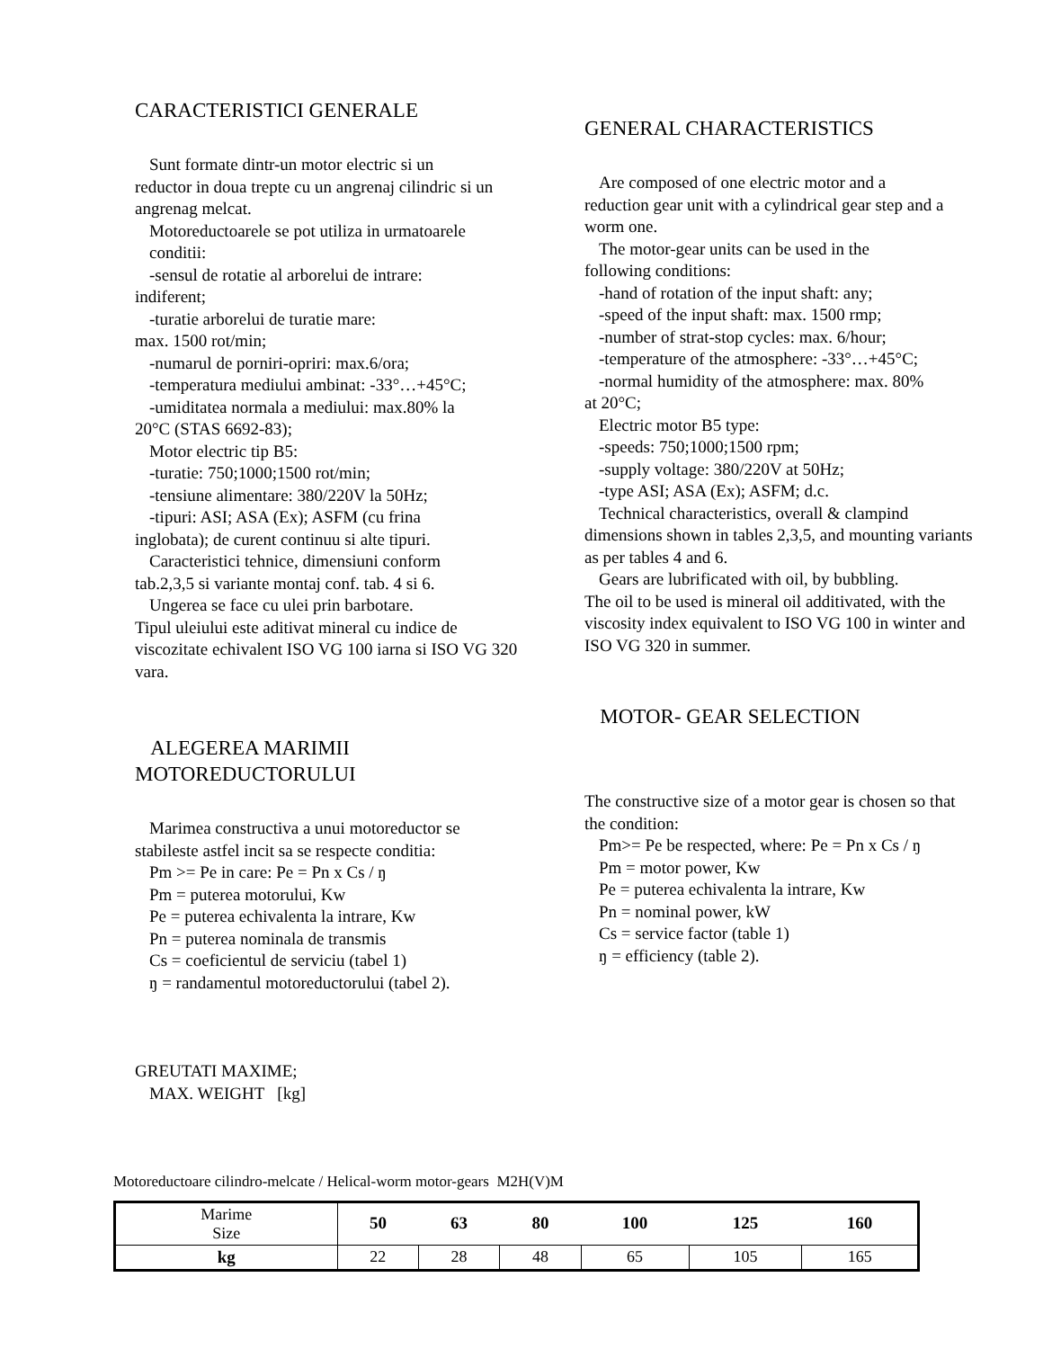CARACTERISTICI GENERALE
Sunt formate dintr-un motor electric si un
reductor in doua trepte cu un angrenaj cilindric si un angrenag melcat.
Motoreductoarele se pot utiliza in urmatoarele conditii:
-sensul de rotatie al arborelui de intrare:
indiferent;
-turatie arborelui de turatie mare:
max. 1500 rot/min;
-numarul de porniri-opriri: max.6/ora;
-temperatura mediului ambinat: -33°…+45°C;
-umiditatea normala a mediului: max.80% la
20°C (STAS 6692-83);
Motor electric tip B5:
-turatie: 750;1000;1500 rot/min;
-tensiune alimentare: 380/220V la 50Hz;
-tipuri: ASI; ASA (Ex); ASFM (cu frina
inglobata); de curent continuu si alte tipuri.
Caracteristici tehnice, dimensiuni conform
tab.2,3,5 si variante montaj conf. tab. 4 si 6.
Ungerea se face cu ulei prin barbotare.
Tipul uleiului este aditivat mineral cu indice de viscozitate echivalent ISO VG 100 iarna si ISO VG 320 vara.
ALEGEREA MARIMII MOTOREDUCTORULUI
Marimea constructiva a unui motoreductor se
stabileste astfel incit sa se respecte conditia:
Pm >= Pe in care: Pe = Pn x Cs / ŋ
Pm = puterea motorului, Kw
Pe = puterea echivalenta la intrare, Kw
Pn = puterea nominala de transmis
Cs = coeficientul de serviciu (tabel 1)
ŋ = randamentul motoreductorului (tabel 2).
GREUTATI MAXIME;
MAX. WEIGHT [kg]
GENERAL CHARACTERISTICS
Are composed of one electric motor and a
reduction gear unit with a cylindrical gear step and a worm one.
The motor-gear units can be used in the
following conditions:
-hand of rotation of the input shaft: any;
-speed of the input shaft: max. 1500 rmp;
-number of strat-stop cycles: max. 6/hour;
-temperature of the atmosphere: -33°…+45°C;
-normal humidity of the atmosphere: max. 80%
at 20°C;
Electric motor B5 type:
-speeds: 750;1000;1500 rpm;
-supply voltage: 380/220V at 50Hz;
-type ASI; ASA (Ex); ASFM; d.c.
Technical characteristics, overall & clampind
dimensions shown in tables 2,3,5, and mounting variants as per tables 4 and 6.
Gears are lubrificated with oil, by bubbling.
The oil to be used is mineral oil additivated, with the viscosity index equivalent to ISO VG 100 in winter and ISO VG 320 in summer.
MOTOR- GEAR SELECTION
The constructive size of a motor gear is chosen so that the condition:
Pm>= Pe be respected, where: Pe = Pn x Cs / ŋ
Pm = motor power, Kw
Pe = puterea echivalenta la intrare, Kw
Pn = nominal power, kW
Cs = service factor (table 1)
ŋ = efficiency (table 2).
Motoreductoare cilindro-melcate / Helical-worm motor-gears M2H(V)M
| Marime Size | 50 | 63 | 80 | 100 | 125 | 160 |
| kg | 22 | 28 | 48 | 65 | 105 | 165 |